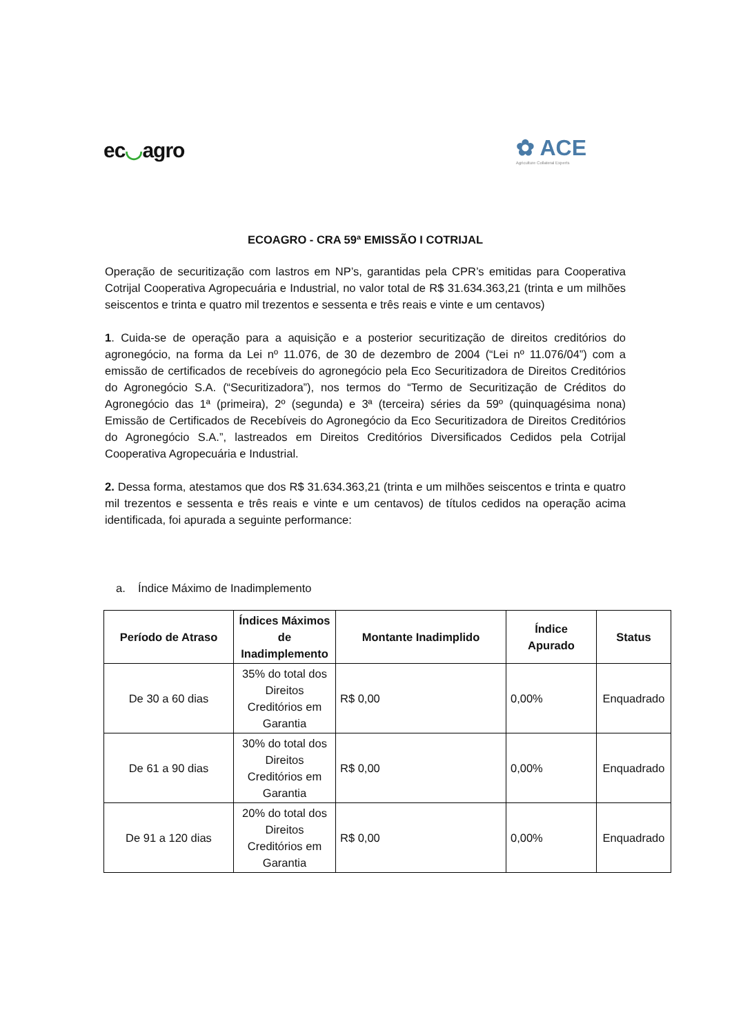ec◡agro
✿ ACE
Agriculture Collateral Experts
ECOAGRO - CRA 59ª EMISSÃO I COTRIJAL
Operação de securitização com lastros em NP’s, garantidas pela CPR’s emitidas para Cooperativa Cotrijal Cooperativa Agropecuária e Industrial, no valor total de R$ 31.634.363,21 (trinta e um milhões seiscentos e trinta e quatro mil trezentos e sessenta e três reais e vinte e um centavos)
1. Cuida-se de operação para a aquisição e a posterior securitização de direitos creditórios do agronegócio, na forma da Lei nº 11.076, de 30 de dezembro de 2004 (“Lei nº 11.076/04”) com a emissão de certificados de recebíveis do agronegócio pela Eco Securitizadora de Direitos Creditórios do Agronegócio S.A. (“Securitizadora”), nos termos do “Termo de Securitização de Créditos do Agronegócio das 1ª (primeira), 2º (segunda) e 3ª (terceira) séries da 59º (quinquagésima nona) Emissão de Certificados de Recebíveis do Agronegócio da Eco Securitizadora de Direitos Creditórios do Agronegócio S.A.”, lastreados em Direitos Creditórios Diversificados Cedidos pela Cotrijal Cooperativa Agropecuária e Industrial.
2. Dessa forma, atestamos que dos R$ 31.634.363,21 (trinta e um milhões seiscentos e trinta e quatro mil trezentos e sessenta e três reais e vinte e um centavos) de títulos cedidos na operação acima identificada, foi apurada a seguinte performance:
a. Índice Máximo de Inadimplemento
| Período de Atraso | Índices Máximos de Inadimplemento | Montante Inadimplido | Índice Apurado | Status |
| --- | --- | --- | --- | --- |
| De 30 a 60 dias | 35% do total dos Direitos Creditórios em Garantia | R$ 0,00 | 0,00% | Enquadrado |
| De 61 a 90 dias | 30% do total dos Direitos Creditórios em Garantia | R$ 0,00 | 0,00% | Enquadrado |
| De 91 a 120 dias | 20% do total dos Direitos Creditórios em Garantia | R$ 0,00 | 0,00% | Enquadrado |